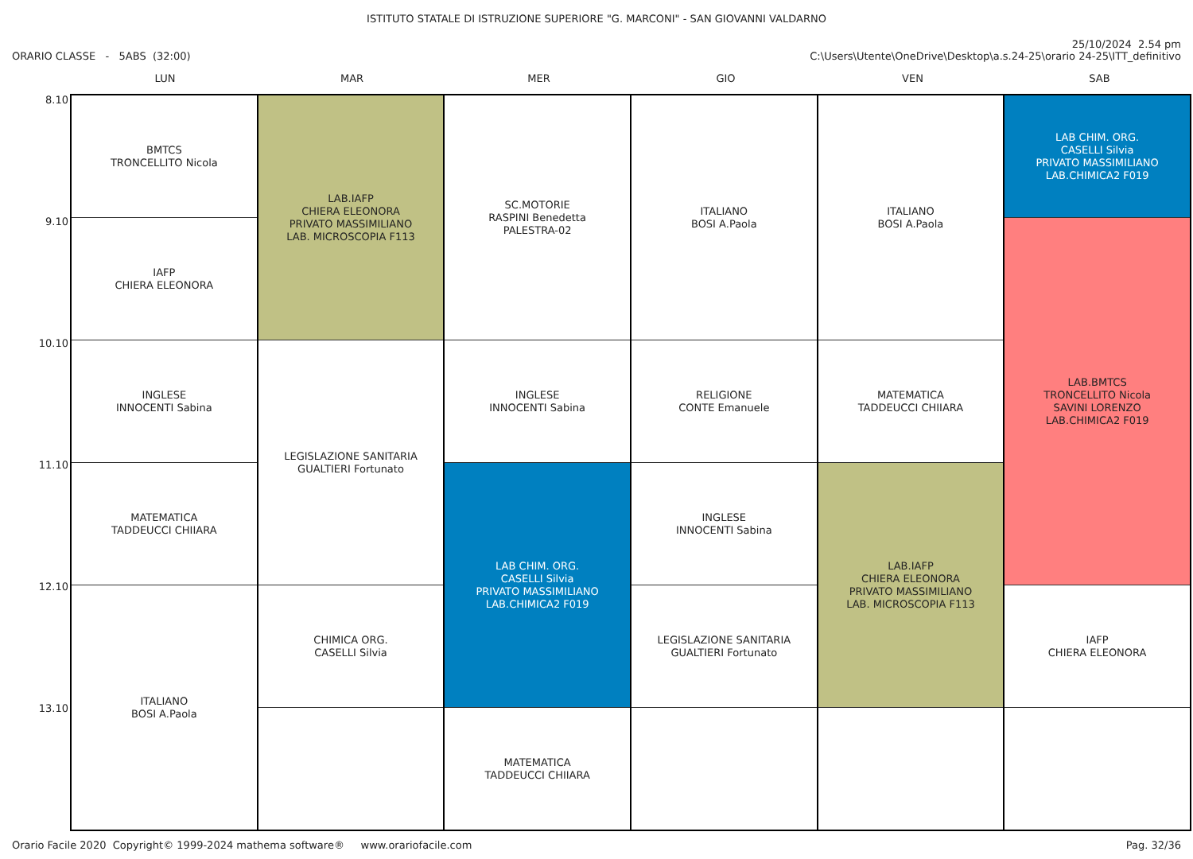ISTITUTO STATALE DI ISTRUZIONE SUPERIORE "G. MARCONI" - SAN GIOVANNI VALDARNO
ORARIO CLASSE - 5ABS (32:00)
25/10/2024 2.54 pm
C:\Users\Utente\OneDrive\Desktop\a.s.24-25\orario 24-25\ITT_definitivo
LUN MAR MER GIO VEN SAB
8.10
9.10
10.10
11.10
12.10
13.10
| BMTCS TRONCELLITO Nicola | LAB.IAFP CHIERA ELEONORA PRIVATO MASSIMILIANO LAB. MICROSCOPIA F113 | SC.MOTORIE RASPINI Benedetta PALESTRA-02 | ITALIANO BOSI A.Paola | ITALIANO BOSI A.Paola | LAB CHIM. ORG. CASELLI Silvia PRIVATO MASSIMILIANO LAB.CHIMICA2 F019 |
| IAFP CHIERA ELEONORA | | | | | LAB.BMTCS TRONCELLITO Nicola SAVINI LORENZO LAB.CHIMICA2 F019 |
| INGLESE INNOCENTI Sabina | LEGISLAZIONE SANITARIA GUALTIERI Fortunato | INGLESE INNOCENTI Sabina | RELIGIONE CONTE Emanuele | MATEMATICA TADDEUCCI CHIIARA | |
| MATEMATICA TADDEUCCI CHIIARA | | LAB CHIM. ORG. CASELLI Silvia PRIVATO MASSIMILIANO LAB.CHIMICA2 F019 | INGLESE INNOCENTI Sabina | LAB.IAFP CHIERA ELEONORA PRIVATO MASSIMILIANO LAB. MICROSCOPIA F113 | |
| ITALIANO BOSI A.Paola | CHIMICA ORG. CASELLI Silvia | | LEGISLAZIONE SANITARIA GUALTIERI Fortunato | | IAFP CHIERA ELEONORA |
| | | MATEMATICA TADDEUCCI CHIIARA | | | |
Orario Facile 2020 Copyright© 1999-2024 mathema software® www.orariofacile.com
Pag. 32/36